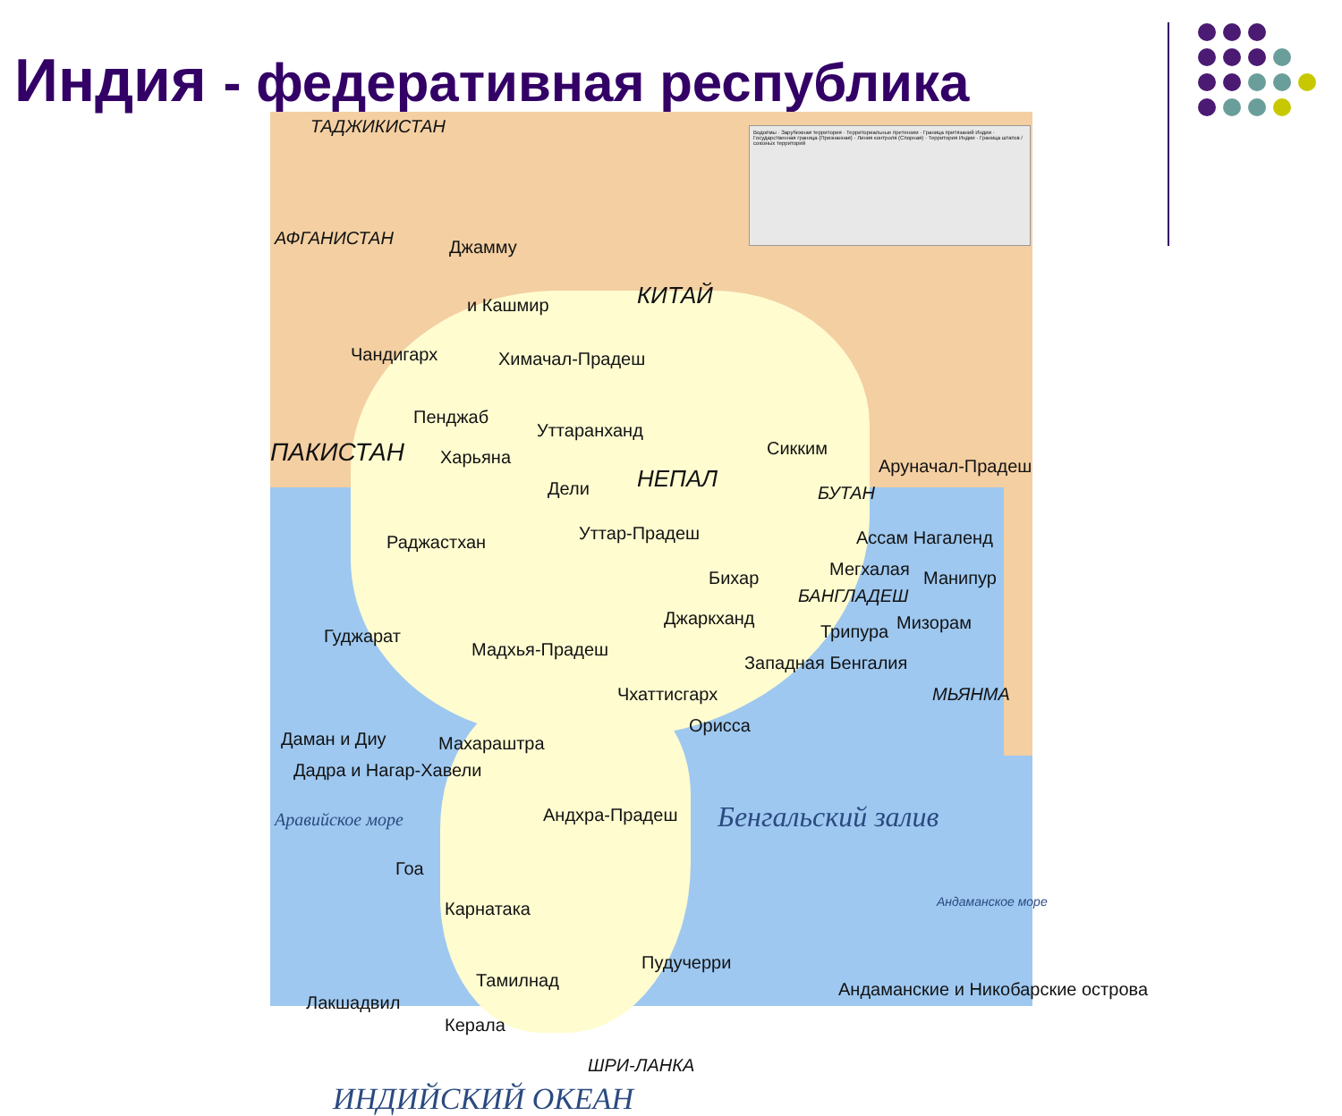Индия - федеративная республика
Водоёмы · Зарубежная территория · Территориальные претензии · Граница притязаний Индии · Государственная граница (Признанная) · Линия контроля (Спорная) · Территория Индии · Граница штатов / союзных территорий
ТАДЖИКИСТАН
АФГАНИСТАН Джамму
и Кашмир КИТАЙ
Чандигарх Химачал-Прадеш
Пенджаб
ПАКИСТАН Харьяна
Уттаранханд
Дели НЕПАЛ
Сикким
БУТАН
Аруначал-Прадеш
Раджастхан Уттар-Прадеш Ассам Нагаленд
Мегхалая
Бихар Манипур
БАНГЛАДЕШ
Джаркханд
Трипура Мизорам
Гуджарат
Мадхья-Прадеш
Западная Бенгалия
МЬЯНМА
Чхаттисгарх
Орисса
Даман и Диу Махараштра
Дадра и Нагар-Хавели
Андхра-Прадеш Бенгальский залив
Аравийское море
Гоа
Карнатака Андаманское море
Пудучерри
Тамилнад
Лакшадвил
Андаманские и Никобарские острова
Керала
ШРИ-ЛАНКА
ИНДИЙСКИЙ ОКЕАН